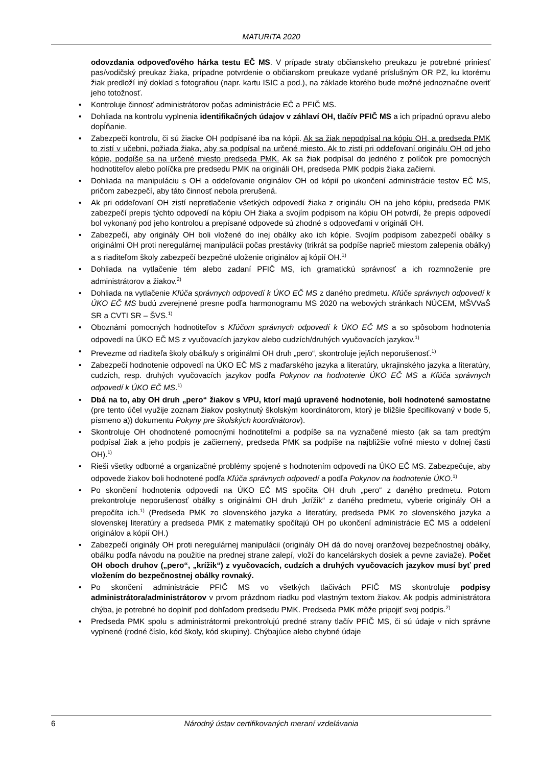MATURITA 2020
odovzdania odpoveďového hárka testu EČ MS. V prípade straty občianskeho preukazu je potrebné priniesť pas/vodičský preukaz žiaka, prípadne potvrdenie o občianskom preukaze vydané príslušným OR PZ, ku ktorému žiak predloží iný doklad s fotografiou (napr. kartu ISIC a pod.), na základe ktorého bude možné jednoznačne overiť jeho totožnosť.
Kontroluje činnosť administrátorov počas administrácie EČ a PFIČ MS.
Dohliada na kontrolu vyplnenia identifikačných údajov v záhlaví OH, tlačív PFIČ MS a ich prípadnú opravu alebo dopĺňanie.
Zabezpečí kontrolu, či sú žiacke OH podpísané iba na kópii. Ak sa žiak nepodpísal na kópiu OH, a predseda PMK to zistí v učebni, požiada žiaka, aby sa podpísal na určené miesto. Ak to zistí pri oddeľovaní originálu OH od jeho kópie, podpíše sa na určené miesto predseda PMK. Ak sa žiak podpísal do jedného z políčok pre pomocných hodnotiteľov alebo políčka pre predsedu PMK na origináli OH, predseda PMK podpis žiaka začierni.
Dohliada na manipuláciu s OH a oddeľovanie originálov OH od kópií po ukončení administrácie testov EČ MS, pričom zabezpečí, aby táto činnosť nebola prerušená.
Ak pri oddeľovaní OH zistí nepretlačenie všetkých odpovedí žiaka z originálu OH na jeho kópiu, predseda PMK zabezpečí prepis týchto odpovedí na kópiu OH žiaka a svojím podpisom na kópiu OH potvrdí, že prepis odpovedí bol vykonaný pod jeho kontrolou a prepísané odpovede sú zhodné s odpoveďami v origináli OH.
Zabezpečí, aby originály OH boli vložené do inej obálky ako ich kópie. Svojím podpisom zabezpečí obálky s originálmi OH proti neregulárnej manipulácii počas prestávky (trikrát sa podpíše naprieč miestom zalepenia obálky) a s riaditeľom školy zabezpečí bezpečné uloženie originálov aj kópií OH.<sup>1)</sup>
Dohliada na vytlačenie tém alebo zadaní PFIČ MS, ich gramatickú správnosť a ich rozmnoženie pre administrátorov a žiakov.<sup>2)</sup>
Dohliada na vytlačenie Kľúča správnych odpovedí k ÚKO EČ MS z daného predmetu. Kľúče správnych odpovedí k ÚKO EČ MS budú zverejnené presne podľa harmonogramu MS 2020 na webových stránkach NÚCEM, MŠVVaŠ SR a CVTI SR – ŠVS.<sup>1)</sup>
Oboznámi pomocných hodnotiteľov s Kľúčom správnych odpovedí k ÚKO EČ MS a so spôsobom hodnotenia odpovedí na ÚKO EČ MS z vyučovacích jazykov alebo cudzích/druhých vyučovacích jazykov.<sup>1)</sup>
Prevezme od riaditeľa školy obálku/y s originálmi OH druh „pero“, skontroluje jej/ich neporušenosť.<sup>1)</sup>
Zabezpečí hodnotenie odpovedí na ÚKO EČ MS z maďarského jazyka a literatúry, ukrajinského jazyka a literatúry, cudzích, resp. druhých vyučovacích jazykov podľa Pokynov na hodnotenie ÚKO EČ MS a Kľúča správnych odpovedí k ÚKO EČ MS.<sup>1)</sup>
Dbá na to, aby OH druh „pero“ žiakov s VPU, ktorí majú upravené hodnotenie, boli hodnotené samostatne (pre tento účel využije zoznam žiakov poskytnutý školským koordinátorom, ktorý je bližšie špecifikovaný v bode 5, písmeno a)) dokumentu Pokyny pre školských koordinátorov).
Skontroluje OH ohodnotené pomocnými hodnotiteľmi a podpíše sa na vyznačené miesto (ak sa tam predtým podpísal žiak a jeho podpis je začiernený, predseda PMK sa podpíše na najbližšie voľné miesto v dolnej časti OH).<sup>1)</sup>
Rieši všetky odborné a organizačné problémy spojené s hodnotením odpovedí na ÚKO EČ MS. Zabezpečuje, aby odpovede žiakov boli hodnotené podľa Kľúča správnych odpovedí a podľa Pokynov na hodnotenie ÚKO.<sup>1)</sup>
Po skončení hodnotenia odpovedí na ÚKO EČ MS spočíta OH druh „pero“ z daného predmetu. Potom prekontroluje neporušenosť obálky s originálmi OH druh „krížik“ z daného predmetu, vyberie originály OH a prepočíta ich.<sup>1)</sup> (Predseda PMK zo slovenského jazyka a literatúry, predseda PMK zo slovenského jazyka a slovenskej literatúry a predseda PMK z matematiky spočítajú OH po ukončení administrácie EČ MS a oddelení originálov a kópií OH.)
Zabezpečí originály OH proti neregulárnej manipulácii (originály OH dá do novej oranžovej bezpečnostnej obálky, obálku podľa návodu na použitie na prednej strane zalepí, vloží do kancelárskych dosiek a pevne zaviaže). Počet OH oboch druhov („pero“, „krížik“) z vyučovacích, cudzích a druhých vyučovacích jazykov musí byť pred vložením do bezpečnostnej obálky rovnaký.
Po skončení administrácie PFIČ MS vo všetkých tlačivách PFIČ MS skontroluje podpisy administrátora/administrátorov v prvom prázdnom riadku pod vlastným textom žiakov. Ak podpis administrátora chýba, je potrebné ho doplniť pod dohľadom predsedu PMK. Predseda PMK môže pripojiť svoj podpis.<sup>2)</sup>
Predseda PMK spolu s administrátormi prekontrolujú predné strany tlačív PFIČ MS, či sú údaje v nich správne vyplnené (rodné číslo, kód školy, kód skupiny). Chýbajúce alebo chybné údaje
6 Národný ústav certifikovaných meraní vzdelávania